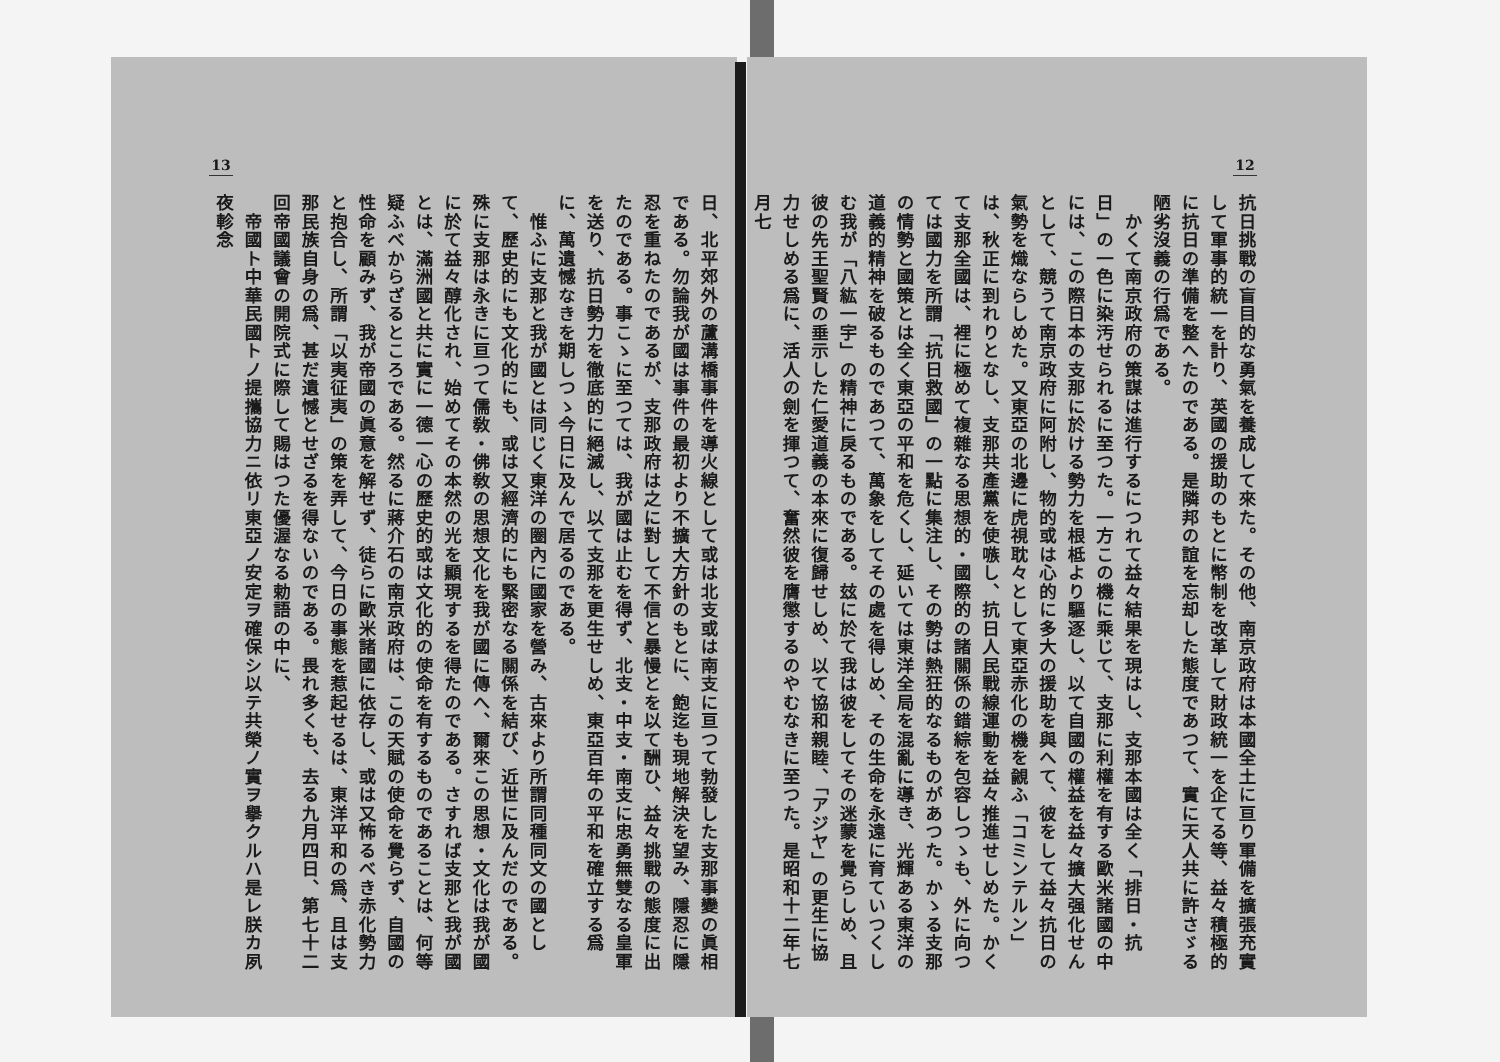12
抗日挑戰の盲目的な勇氣を養成して來た。その他、南京政府は本國全土に亘り軍備を擴張充實して軍事的統一を計り、英國の援助のもとに幣制を改革して財政統一を企てる等、益々積極的に抗日の準備を整へたのである。是隣邦の誼を忘却した態度であつて、實に天人共に許さゞる陋劣沒義の行爲である。
　かくて南京政府の策謀は進行するにつれて益々結果を現はし、支那本國は全く「排日・抗日」の一色に染汚せられるに至つた。一方この機に乘じて、支那に利權を有する歐米諸國の中には、この際日本の支那に於ける勢力を根柢より驅逐し、以て自國の權益を益々擴大强化せんとして、競うて南京政府に阿附し、物的或は心的に多大の援助を與へて、彼をして益々抗日の氣勢を熾ならしめた。又東亞の北邊に虎視耽々として東亞赤化の機を覦ふ「コミンテルン」は、秋正に到れりとなし、支那共產黨を使嗾し、抗日人民戰線運動を益々推進せしめた。かくて支那全國は、裡に極めて複雜なる思想的・國際的の諸關係の錯綜を包容しつゝも、外に向つては國力を所謂「抗日救國」の一點に集注し、その勢は熱狂的なるものがあつた。かゝる支那の情勢と國策とは全く東亞の平和を危くし、延いては東洋全局を混亂に導き、光輝ある東洋の道義的精神を破るものであつて、萬象をしてその處を得しめ、その生命を永遠に育ていつくしむ我が「八紘一宇」の精神に戾るものである。玆に於て我は彼をしてその迷蒙を覺らしめ、且彼の先王聖賢の垂示した仁愛道義の本來に復歸せしめ、以て協和親睦、「アジヤ」の更生に協力せしめる爲に、活人の劍を揮つて、奮然彼を膺懲するのやむなきに至つた。是昭和十二年七月七
13
日、北平郊外の蘆溝橋事件を導火線として或は北支或は南支に亘つて勃發した支那事變の眞相である。勿論我が國は事件の最初より不擴大方針のもとに、飽迄も現地解決を望み、隱忍に隱忍を重ねたのであるが、支那政府は之に對して不信と暴慢とを以て酬ひ、益々挑戰の態度に出たのである。事こゝに至つては、我が國は止むを得ず、北支・中支・南支に忠勇無雙なる皇軍を送り、抗日勢力を徹底的に絕滅し、以て支那を更生せしめ、東亞百年の平和を確立する爲に、萬遺憾なきを期しつゝ今日に及んで居るのである。
　惟ふに支那と我が國とは同じく東洋の圈內に國家を營み、古來より所謂同種同文の國として、歷史的にも文化的にも、或は又經濟的にも緊密なる關係を結び、近世に及んだのである。殊に支那は永きに亘つて儒敎・佛敎の思想文化を我が國に傳へ、爾來この思想・文化は我が國に於て益々醇化され、始めてその本然の光を顯現するを得たのである。さすれば支那と我が國とは、滿洲國と共に實に一德一心の歷史的或は文化的の使命を有するものであることは、何等疑ふべからざるところである。然るに蔣介石の南京政府は、この天賦の使命を覺らず、自國の性命を顧みず、我が帝國の眞意を解せず、徒らに歐米諸國に依存し、或は又怖るべき赤化勢力と抱合し、所謂「以夷征夷」の策を弄して、今日の事態を惹起せるは、東洋平和の爲、且は支那民族自身の爲、甚だ遺憾とせざるを得ないのである。畏れ多くも、去る九月四日、第七十二回帝國議會の開院式に際して賜はつた優渥なる勅語の中に、
　帝國ト中華民國トノ提攜協力ニ依リ東亞ノ安定ヲ確保シ以テ共榮ノ實ヲ擧クルハ是レ朕カ夙夜軫念